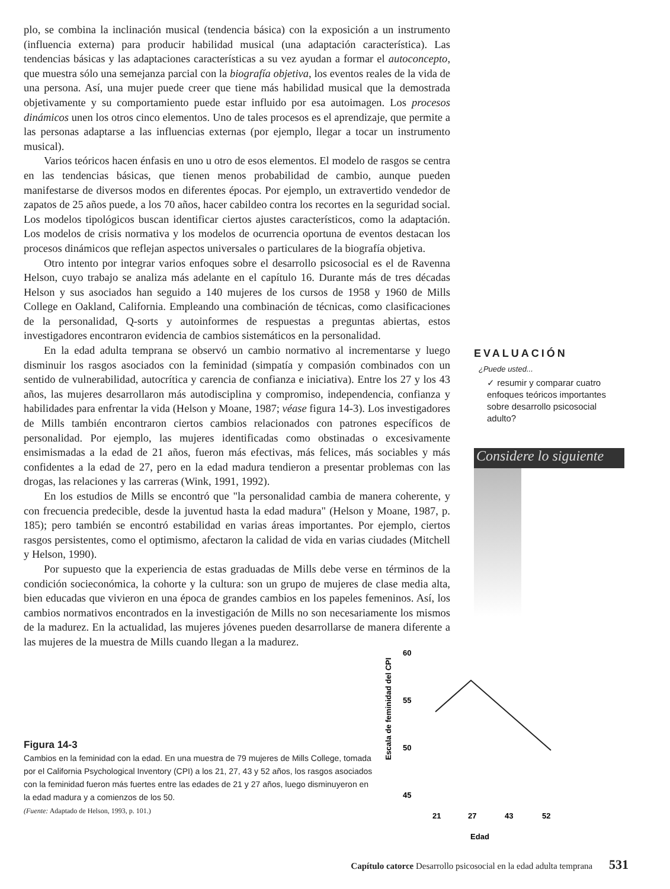plo, se combina la inclinación musical (tendencia básica) con la exposición a un instrumento (influencia externa) para producir habilidad musical (una adaptación característica). Las tendencias básicas y las adaptaciones características a su vez ayudan a formar el autoconcepto, que muestra sólo una semejanza parcial con la biografía objetiva, los eventos reales de la vida de una persona. Así, una mujer puede creer que tiene más habilidad musical que la demostrada objetivamente y su comportamiento puede estar influido por esa autoimagen. Los procesos dinámicos unen los otros cinco elementos. Uno de tales procesos es el aprendizaje, que permite a las personas adaptarse a las influencias externas (por ejemplo, llegar a tocar un instrumento musical).
Varios teóricos hacen énfasis en uno u otro de esos elementos. El modelo de rasgos se centra en las tendencias básicas, que tienen menos probabilidad de cambio, aunque pueden manifestarse de diversos modos en diferentes épocas. Por ejemplo, un extravertido vendedor de zapatos de 25 años puede, a los 70 años, hacer cabildeo contra los recortes en la seguridad social. Los modelos tipológicos buscan identificar ciertos ajustes característicos, como la adaptación. Los modelos de crisis normativa y los modelos de ocurrencia oportuna de eventos destacan los procesos dinámicos que reflejan aspectos universales o particulares de la biografía objetiva.
Otro intento por integrar varios enfoques sobre el desarrollo psicosocial es el de Ravenna Helson, cuyo trabajo se analiza más adelante en el capítulo 16. Durante más de tres décadas Helson y sus asociados han seguido a 140 mujeres de los cursos de 1958 y 1960 de Mills College en Oakland, California. Empleando una combinación de técnicas, como clasificaciones de la personalidad, Q-sorts y autoinformes de respuestas a preguntas abiertas, estos investigadores encontraron evidencia de cambios sistemáticos en la personalidad.
En la edad adulta temprana se observó un cambio normativo al incrementarse y luego disminuir los rasgos asociados con la feminidad (simpatía y compasión combinados con un sentido de vulnerabilidad, autocrítica y carencia de confianza e iniciativa). Entre los 27 y los 43 años, las mujeres desarrollaron más autodisciplina y compromiso, independencia, confianza y habilidades para enfrentar la vida (Helson y Moane, 1987; véase figura 14-3). Los investigadores de Mills también encontraron ciertos cambios relacionados con patrones específicos de personalidad. Por ejemplo, las mujeres identificadas como obstinadas o excesivamente ensimismadas a la edad de 21 años, fueron más efectivas, más felices, más sociables y más confidentes a la edad de 27, pero en la edad madura tendieron a presentar problemas con las drogas, las relaciones y las carreras (Wink, 1991, 1992).
En los estudios de Mills se encontró que "la personalidad cambia de manera coherente, y con frecuencia predecible, desde la juventud hasta la edad madura" (Helson y Moane, 1987, p. 185); pero también se encontró estabilidad en varias áreas importantes. Por ejemplo, ciertos rasgos persistentes, como el optimismo, afectaron la calidad de vida en varias ciudades (Mitchell y Helson, 1990).
Por supuesto que la experiencia de estas graduadas de Mills debe verse en términos de la condición socieconómica, la cohorte y la cultura: son un grupo de mujeres de clase media alta, bien educadas que vivieron en una época de grandes cambios en los papeles femeninos. Así, los cambios normativos encontrados en la investigación de Mills no son necesariamente los mismos de la madurez. En la actualidad, las mujeres jóvenes pueden desarrollarse de manera diferente a las mujeres de la muestra de Mills cuando llegan a la madurez.
EVALUACIÓN
¿Puede usted...
✓ resumir y comparar cuatro enfoques teóricos importantes sobre desarrollo psicosocial adulto?
Considere lo siguiente
Figura 14-3
Cambios en la feminidad con la edad. En una muestra de 79 mujeres de Mills College, tomada por el California Psychological Inventory (CPI) a los 21, 27, 43 y 52 años, los rasgos asociados con la feminidad fueron más fuertes entre las edades de 21 y 27 años, luego disminuyeron en la edad madura y a comienzos de los 50.
(Fuente: Adaptado de Helson, 1993, p. 101.)
Escala de feminidad del CPI
60
55
50
45
21
27
43
52
Edad
Capítulo catorce Desarrollo psicosocial en la edad adulta temprana 531